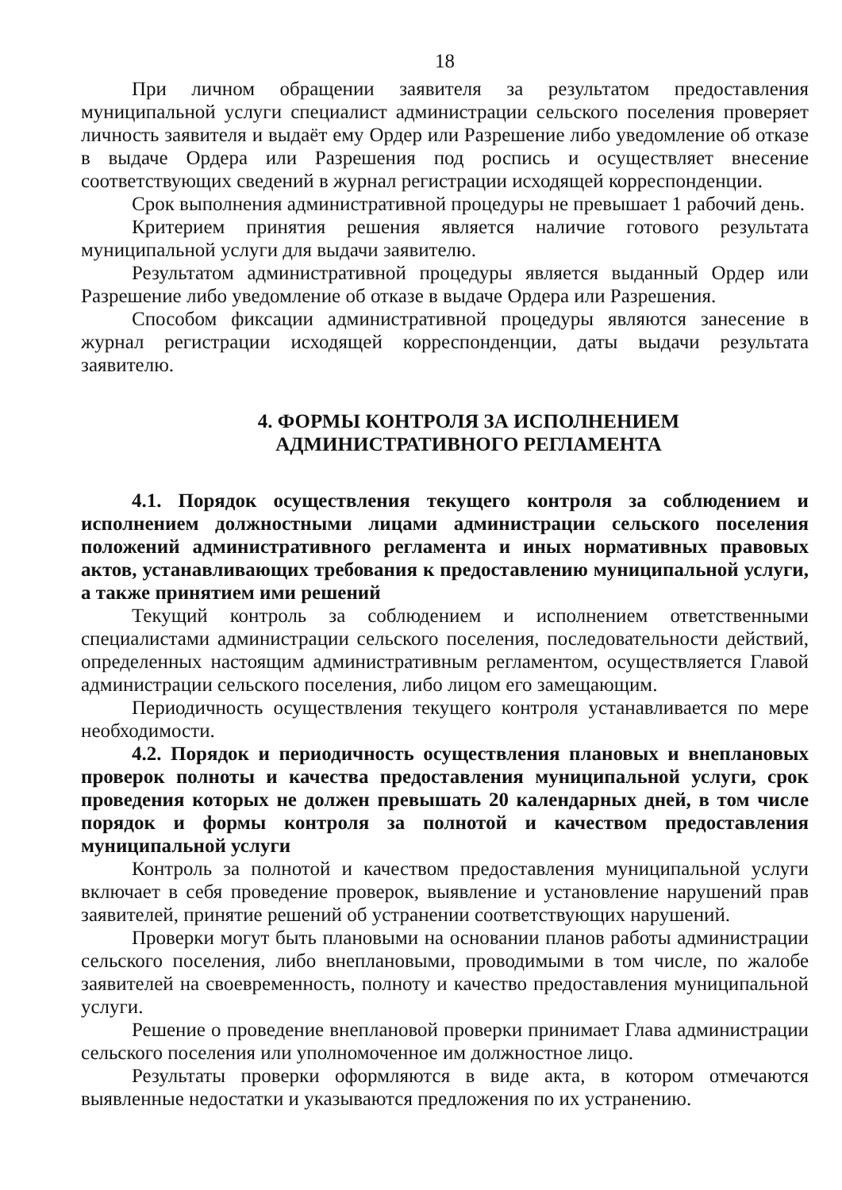18
При личном обращении заявителя за результатом предоставления муниципальной услуги специалист администрации сельского поселения проверяет личность заявителя и выдаёт ему Ордер или Разрешение либо уведомление об отказе в выдаче Ордера или Разрешения под роспись и осуществляет внесение соответствующих сведений в журнал регистрации исходящей корреспонденции.
Срок выполнения административной процедуры не превышает 1 рабочий день.
Критерием принятия решения является наличие готового результата муниципальной услуги для выдачи заявителю.
Результатом административной процедуры является выданный Ордер или Разрешение либо уведомление об отказе в выдаче Ордера или Разрешения.
Способом фиксации административной процедуры являются занесение в журнал регистрации исходящей корреспонденции, даты выдачи результата заявителю.
4. ФОРМЫ КОНТРОЛЯ ЗА ИСПОЛНЕНИЕМ
АДМИНИСТРАТИВНОГО РЕГЛАМЕНТА
4.1. Порядок осуществления текущего контроля за соблюдением и исполнением должностными лицами администрации сельского поселения положений административного регламента и иных нормативных правовых актов, устанавливающих требования к предоставлению муниципальной услуги, а также принятием ими решений
Текущий контроль за соблюдением и исполнением ответственными специалистами администрации сельского поселения, последовательности действий, определенных настоящим административным регламентом, осуществляется Главой администрации сельского поселения, либо лицом его замещающим.
Периодичность осуществления текущего контроля устанавливается по мере необходимости.
4.2. Порядок и периодичность осуществления плановых и внеплановых проверок полноты и качества предоставления муниципальной услуги, срок проведения которых не должен превышать 20 календарных дней, в том числе порядок и формы контроля за полнотой и качеством предоставления муниципальной услуги
Контроль за полнотой и качеством предоставления муниципальной услуги включает в себя проведение проверок, выявление и установление нарушений прав заявителей, принятие решений об устранении соответствующих нарушений.
Проверки могут быть плановыми на основании планов работы администрации сельского поселения, либо внеплановыми, проводимыми в том числе, по жалобе заявителей на своевременность, полноту и качество предоставления муниципальной услуги.
Решение о проведение внеплановой проверки принимает Глава администрации сельского поселения или уполномоченное им должностное лицо.
Результаты проверки оформляются в виде акта, в котором отмечаются выявленные недостатки и указываются предложения по их устранению.